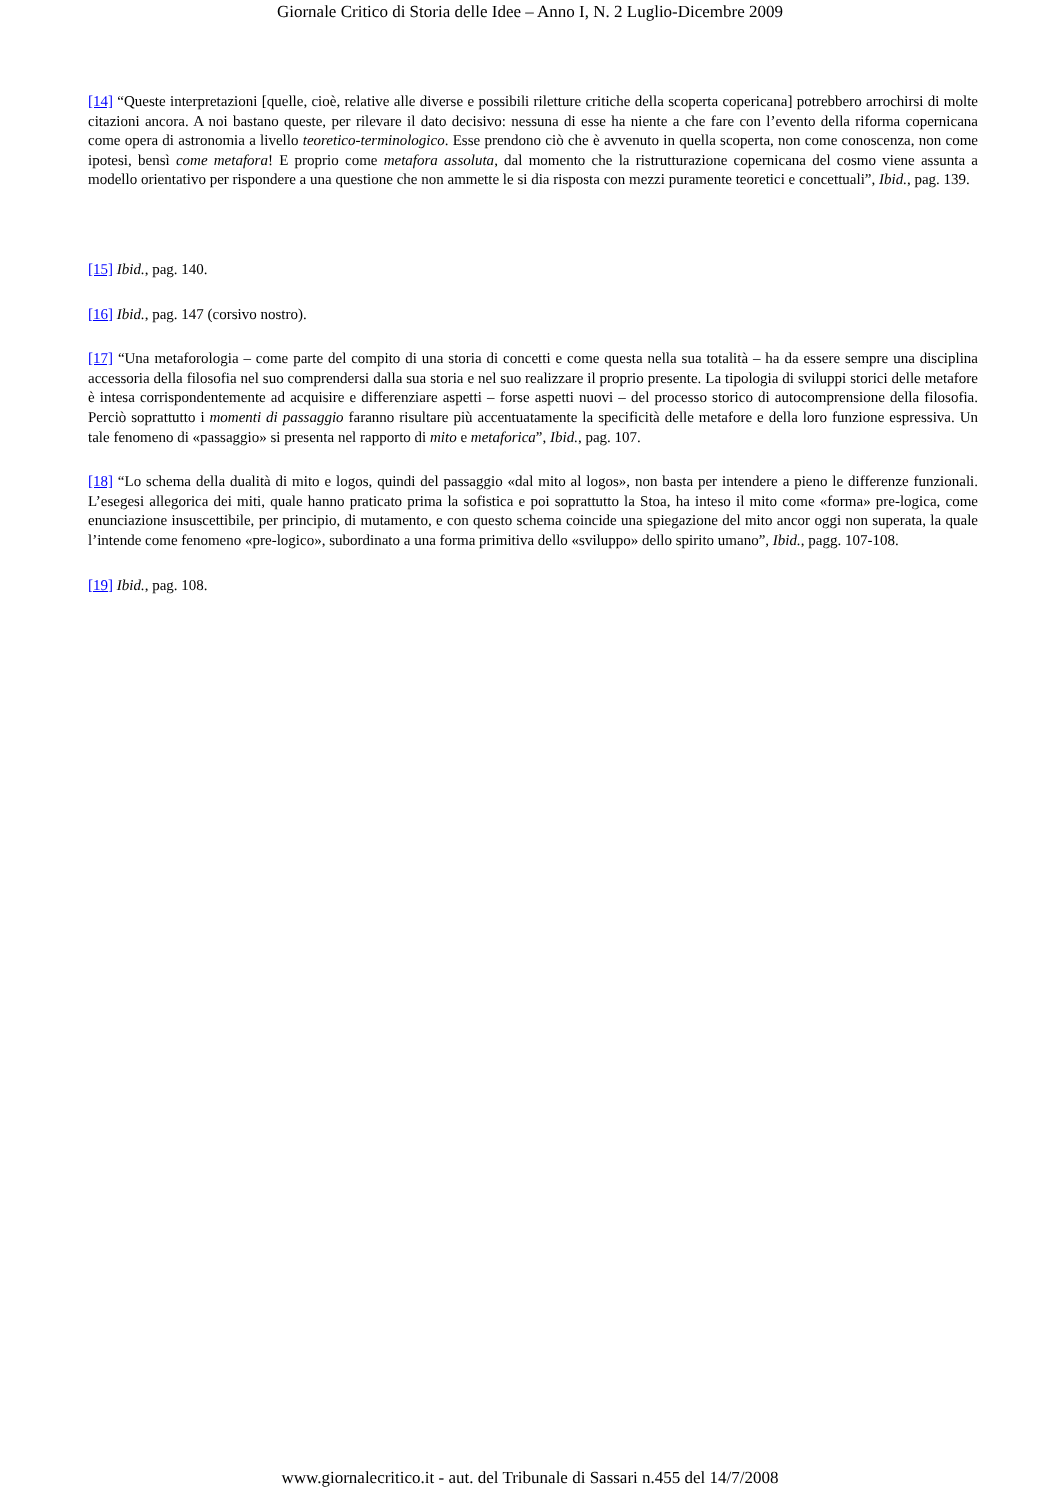Giornale Critico di Storia delle Idee – Anno I, N. 2 Luglio-Dicembre 2009
[14] “Queste interpretazioni [quelle, cioè, relative alle diverse e possibili riletture critiche della scoperta copericana] potrebbero arrochirsi di molte citazioni ancora. A noi bastano queste, per rilevare il dato decisivo: nessuna di esse ha niente a che fare con l’evento della riforma copernicana come opera di astronomia a livello teoretico-terminologico. Esse prendono ciò che è avvenuto in quella scoperta, non come conoscenza, non come ipotesi, bensì come metafora! E proprio come metafora assoluta, dal momento che la ristrutturazione copernicana del cosmo viene assunta a modello orientativo per rispondere a una questione che non ammette le si dia risposta con mezzi puramente teoretici e concettuali”, Ibid., pag. 139.
[15] Ibid., pag. 140.
[16] Ibid., pag. 147 (corsivo nostro).
[17] “Una metaforologia – come parte del compito di una storia di concetti e come questa nella sua totalità – ha da essere sempre una disciplina accessoria della filosofia nel suo comprendersi dalla sua storia e nel suo realizzare il proprio presente. La tipologia di sviluppi storici delle metafore è intesa corrispondentemente ad acquisire e differenziare aspetti – forse aspetti nuovi – del processo storico di autocomprensione della filosofia. Perciò soprattutto i momenti di passaggio faranno risultare più accentuatamente la specificità delle metafore e della loro funzione espressiva. Un tale fenomeno di «passaggio» si presenta nel rapporto di mito e metaforica”, Ibid., pag. 107.
[18] “Lo schema della dualità di mito e logos, quindi del passaggio «dal mito al logos», non basta per intendere a pieno le differenze funzionali. L’esegesi allegorica dei miti, quale hanno praticato prima la sofistica e poi soprattutto la Stoa, ha inteso il mito come «forma» pre-logica, come enunciazione insuscettibile, per principio, di mutamento, e con questo schema coincide una spiegazione del mito ancor oggi non superata, la quale l’intende come fenomeno «pre-logico», subordinato a una forma primitiva dello «sviluppo» dello spirito umano”, Ibid., pagg. 107-108.
[19] Ibid., pag. 108.
www.giornalecritico.it - aut. del Tribunale di Sassari n.455 del 14/7/2008